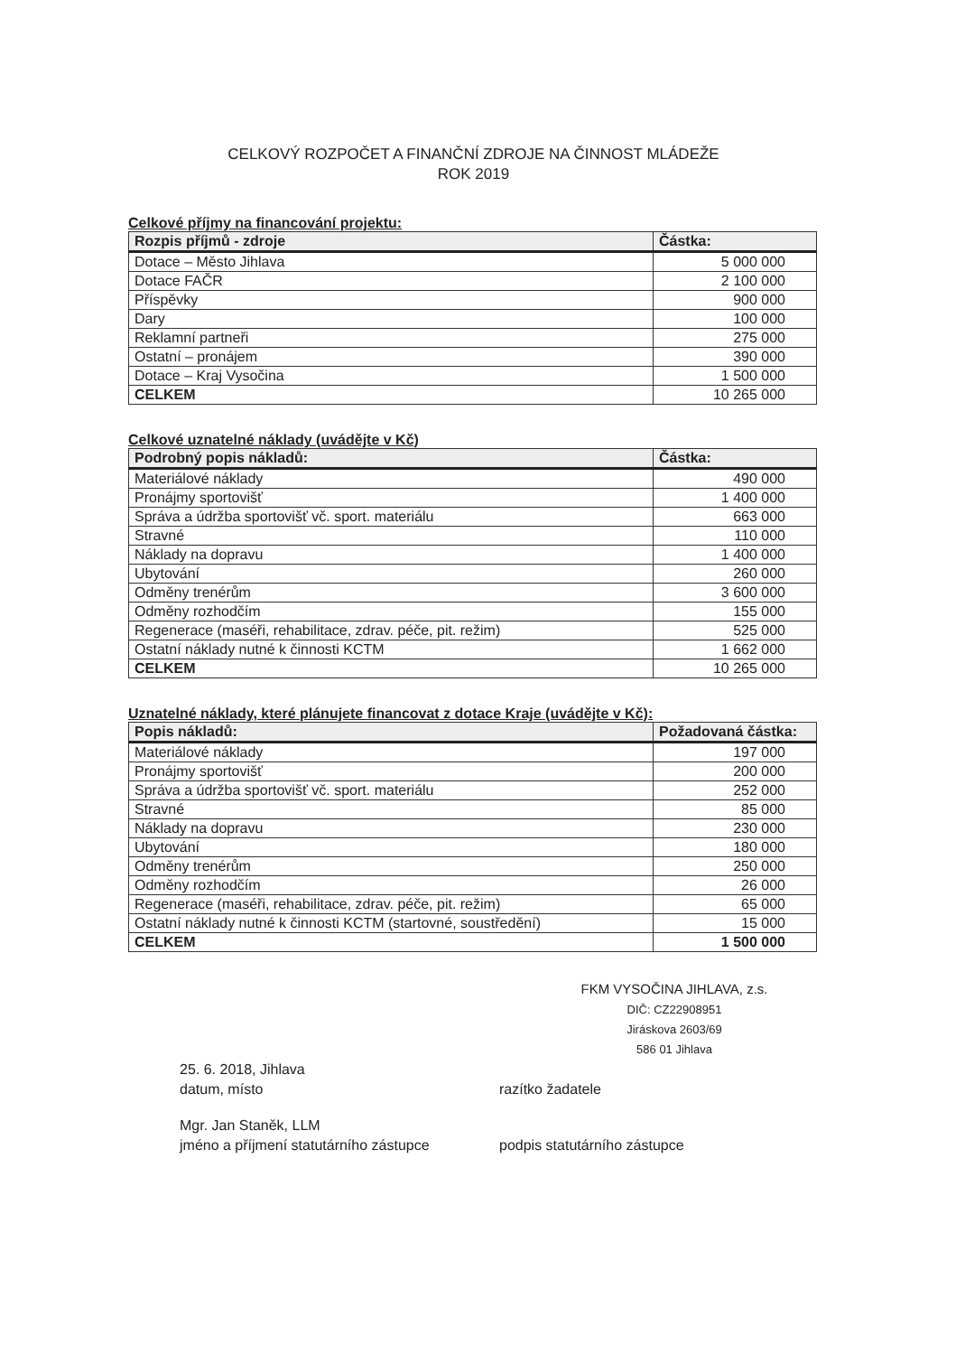CELKOVÝ ROZPOČET A FINANČNÍ ZDROJE NA ČINNOST MLÁDEŽE
ROK 2019
Celkové příjmy na financování projektu:
| Rozpis příjmů - zdroje | Částka: |
| --- | --- |
| Dotace – Město Jihlava | 5 000 000 |
| Dotace FAČR | 2 100 000 |
| Příspěvky | 900 000 |
| Dary | 100 000 |
| Reklamní partneři | 275 000 |
| Ostatní – pronájem | 390 000 |
| Dotace – Kraj Vysočina | 1 500 000 |
| CELKEM | 10 265 000 |
Celkové uznatelné náklady (uvádějte v Kč)
| Podrobný popis nákladů: | Částka: |
| --- | --- |
| Materiálové náklady | 490 000 |
| Pronájmy sportovišť | 1 400 000 |
| Správa a údržba sportovišť vč. sport. materiálu | 663 000 |
| Stravné | 110 000 |
| Náklady na dopravu | 1 400 000 |
| Ubytování | 260 000 |
| Odměny trenérům | 3 600 000 |
| Odměny rozhodčím | 155 000 |
| Regenerace (maséři, rehabilitace, zdrav. péče, pit. režim) | 525 000 |
| Ostatní náklady nutné k činnosti KCTM | 1 662 000 |
| CELKEM | 10 265 000 |
Uznatelné náklady, které plánujete financovat z dotace Kraje (uvádějte v Kč):
| Popis nákladů: | Požadovaná částka: |
| --- | --- |
| Materiálové náklady | 197 000 |
| Pronájmy sportovišť | 200 000 |
| Správa a údržba sportovišť vč. sport. materiálu | 252 000 |
| Stravné | 85 000 |
| Náklady na dopravu | 230 000 |
| Ubytování | 180 000 |
| Odměny trenérům | 250 000 |
| Odměny rozhodčím | 26 000 |
| Regenerace (maséři, rehabilitace, zdrav. péče, pit. režim) | 65 000 |
| Ostatní náklady nutné k činnosti KCTM (startovné, soustředění) | 15 000 |
| CELKEM | 1 500 000 |
FKM VYSOČINA JIHLAVA, z.s.
DIČ: CZ22908951
Jiráskova 2603/69
586 01 Jihlava
25. 6. 2018, Jihlava
datum, místo
razítko žadatele
Mgr. Jan Staněk, LLM
jméno a příjmení statutárního zástupce
podpis statutárního zástupce